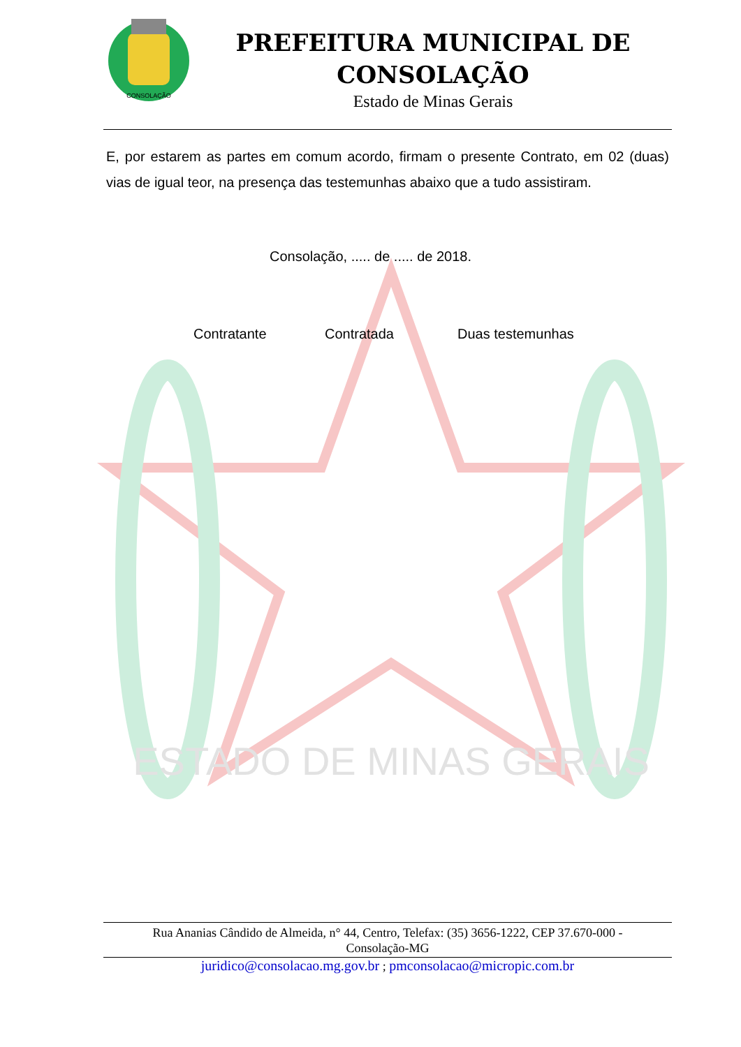ESTADO DE MINAS GERAIS
CONSOLAÇÃO
PREFEITURA MUNICIPAL DE
CONSOLAÇÃO
Estado de Minas Gerais
E, por estarem as partes em comum acordo, firmam o presente Contrato, em 02 (duas) vias de igual teor, na presença das testemunhas abaixo que a tudo assistiram.
Consolação, ..... de ..... de 2018.
Contratante Contratada Duas testemunhas
Rua Ananias Cândido de Almeida, n° 44, Centro, Telefax: (35) 3656-1222, CEP 37.670-000 -
Consolação-MG
juridico@consolacao.mg.gov.br ; pmconsolacao@micropic.com.br